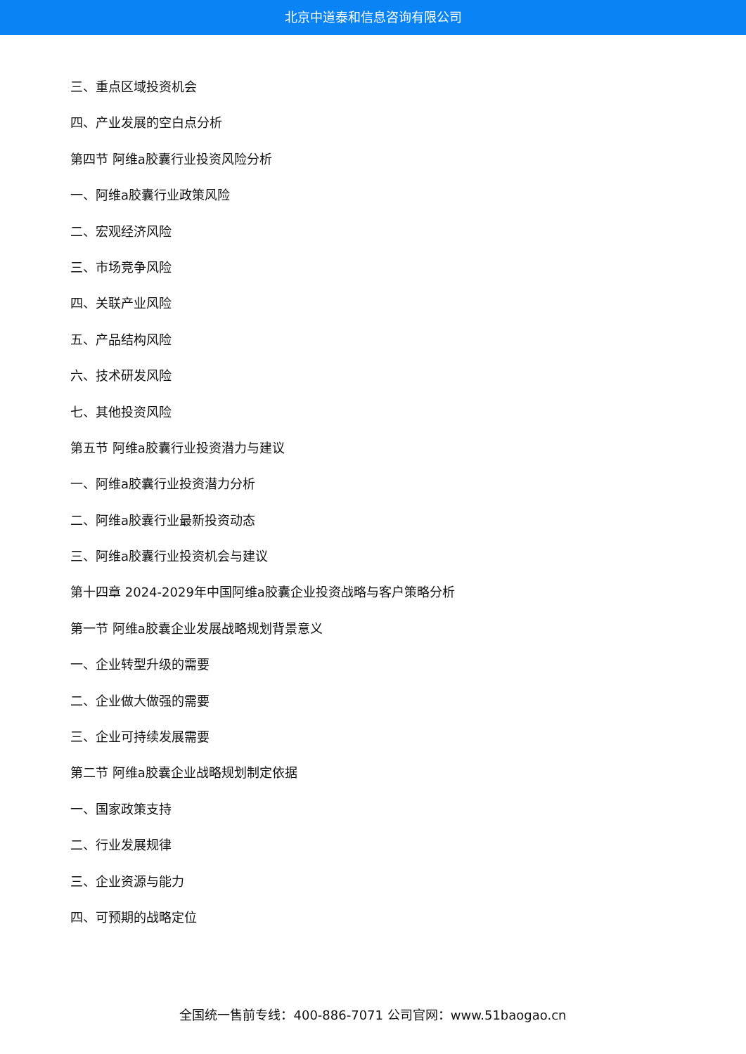北京中道泰和信息咨询有限公司
三、重点区域投资机会
四、产业发展的空白点分析
第四节 阿维a胶囊行业投资风险分析
一、阿维a胶囊行业政策风险
二、宏观经济风险
三、市场竞争风险
四、关联产业风险
五、产品结构风险
六、技术研发风险
七、其他投资风险
第五节 阿维a胶囊行业投资潜力与建议
一、阿维a胶囊行业投资潜力分析
二、阿维a胶囊行业最新投资动态
三、阿维a胶囊行业投资机会与建议
第十四章 2024-2029年中国阿维a胶囊企业投资战略与客户策略分析
第一节 阿维a胶囊企业发展战略规划背景意义
一、企业转型升级的需要
二、企业做大做强的需要
三、企业可持续发展需要
第二节 阿维a胶囊企业战略规划制定依据
一、国家政策支持
二、行业发展规律
三、企业资源与能力
四、可预期的战略定位
全国统一售前专线：400-886-7071 公司官网：www.51baogao.cn